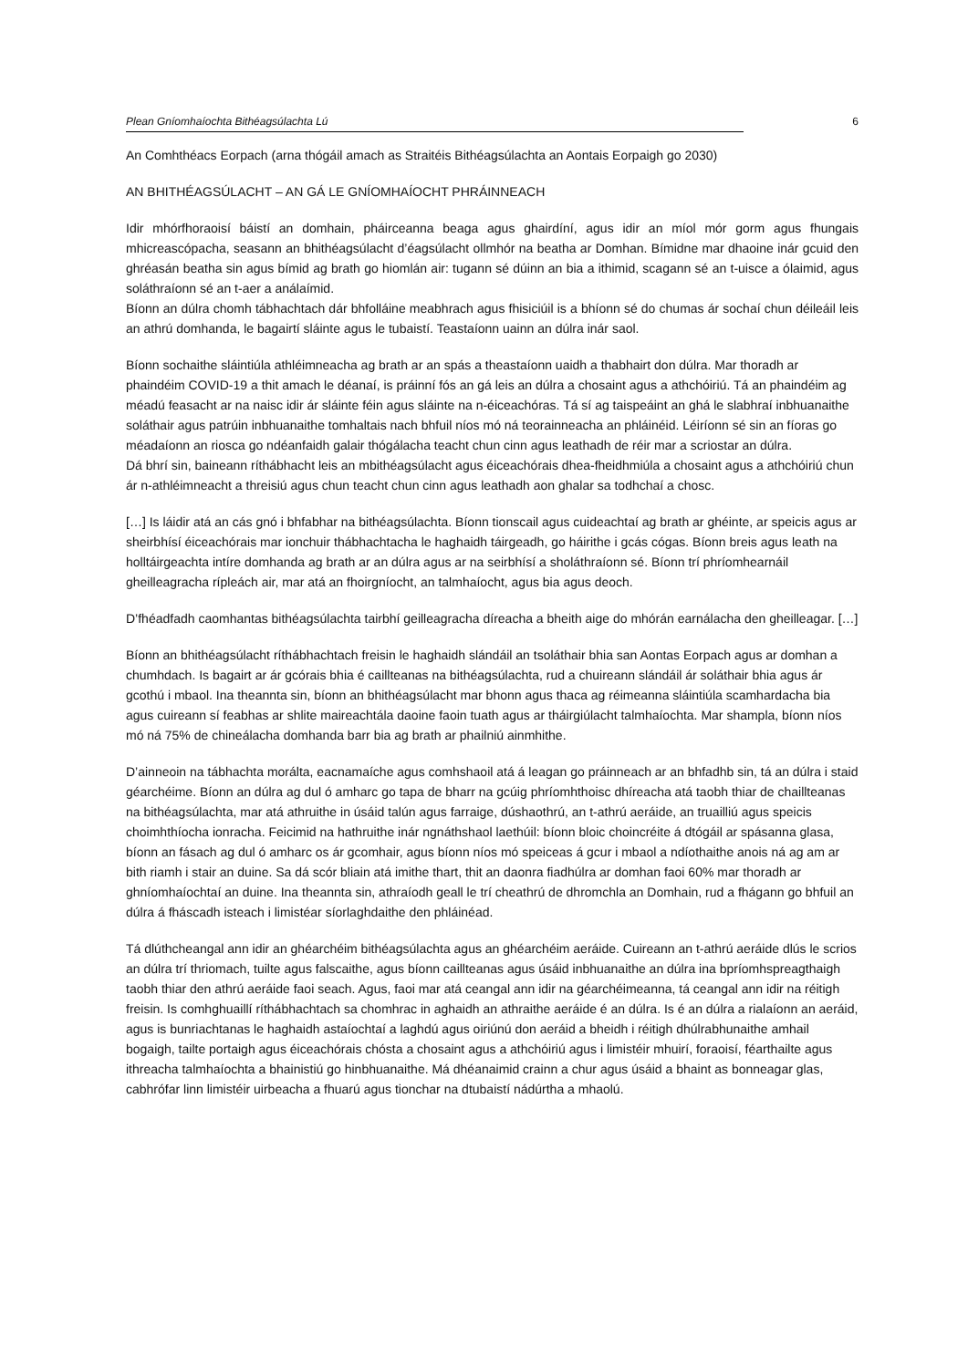Plean Gníomhaíochta Bithéagsúlachta Lú 6
An Comhthéacs Eorpach (arna thógáil amach as Straitéis Bithéagsúlachta an Aontais Eorpaigh go 2030)
AN BHITHÉAGSÚLACHT – AN GÁ LE GNÍOMHAÍOCHT PHRÁINNEACH
Idir mhórfhoraoisí báistí an domhain, pháirceanna beaga agus ghairdíní, agus idir an míol mór gorm agus fhungais mhicreascópacha, seasann an bhithéagsúlacht d’éagsúlacht ollmhór na beatha ar Domhan. Bímidne mar dhaoine inár gcuid den ghréasán beatha sin agus bímid ag brath go hiomlán air: tugann sé dúinn an bia a ithimid, scagann sé an t-uisce a ólaimid, agus soláthraíonn sé an t-aer a análaímid.
Bíonn an dúlra chomh tábhachtach dár bhfolláine meabhrach agus fhisiciúil is a bhíonn sé do chumas ár sochaí chun déileáil leis an athrú domhanda, le bagairtí sláinte agus le tubaistí. Teastaíonn uainn an dúlra inár saol.
Bíonn sochaithe sláintiúla athléimneacha ag brath ar an spás a theastaíonn uaidh a thabhairt don dúlra. Mar thoradh ar phaindéim COVID-19 a thit amach le déanaí, is práinní fós an gá leis an dúlra a chosaint agus a athchóiriú. Tá an phaindéim ag méadú feasacht ar na naisc idir ár sláinte féin agus sláinte na n-éiceachóras. Tá sí ag taispeáint an ghá le slabhraí inbhuanaithe soláthair agus patrúin inbhuanaithe tomhaltais nach bhfuil níos mó ná teorainneacha an phláinéid. Léiríonn sé sin an fíoras go méadaíonn an riosca go ndéanfaidh galair thógálacha teacht chun cinn agus leathadh de réir mar a scriostar an dúlra.
Dá bhrí sin, baineann ríthábhacht leis an mbithéagsúlacht agus éiceachórais dhea-fheidhmiúla a chosaint agus a athchóiriú chun ár n-athléimneacht a threisiú agus chun teacht chun cinn agus leathadh aon ghalar sa todhchaí a chosc.
[…] Is láidir atá an cás gnó i bhfabhar na bithéagsúlachta. Bíonn tionscail agus cuideachtaí ag brath ar ghéinte, ar speicis agus ar sheirbhísí éiceachórais mar ionchuir thábhachtacha le haghaidh táirgeadh, go háirithe i gcás cógas. Bíonn breis agus leath na holltáirgeachta intíre domhanda ag brath ar an dúlra agus ar na seirbhísí a sholáthraíonn sé. Bíonn trí phríomhearnáil gheilleagracha rípleách air, mar atá an fhoirgníocht, an talmhaíocht, agus bia agus deoch.
D’fhéadfadh caomhantas bithéagsúlachta tairbhí geilleagracha díreacha a bheith aige do mhórán earnálacha den gheilleagar. […]
Bíonn an bhithéagsúlacht ríthábhachtach freisin le haghaidh slándáil an tsoláthair bhia san Aontas Eorpach agus ar domhan a chumhdach. Is bagairt ar ár gcórais bhia é caillteanas na bithéagsúlachta, rud a chuireann slándáil ár soláthair bhia agus ár gcothú i mbaol. Ina theannta sin, bíonn an bhithéagsúlacht mar bhonn agus thaca ag réimeanna sláintiúla scamhardacha bia agus cuireann sí feabhas ar shlite maireachtála daoine faoin tuath agus ar tháirgiúlacht talmhaíochta. Mar shampla, bíonn níos mó ná 75% de chineálacha domhanda barr bia ag brath ar phailniú ainmhithe.
D’ainneoin na tábhachta morálta, eacnamaíche agus comhshaoil atá á leagan go práinneach ar an bhfadhb sin, tá an dúlra i staid géarchéime. Bíonn an dúlra ag dul ó amharc go tapa de bharr na gcúig phríomhthoisc dhíreacha atá taobh thiar de chaillteanas na bithéagsúlachta, mar atá athruithe in úsáid talún agus farraige, dúshaothrú, an t-athrú aeráide, an truailliú agus speicis choimhthíocha ionracha. Feicimid na hathruithe inár ngnáthshaol laethúil: bíonn bloic choincréite á dtógáil ar spásanna glasa, bíonn an fásach ag dul ó amharc os ár gcomhair, agus bíonn níos mó speiceas á gcur i mbaol a ndíothaithe anois ná ag am ar bith riamh i stair an duine. Sa dá scór bliain atá imithe thart, thit an daonra fiadhúlra ar domhan faoi 60% mar thoradh ar ghníomhaíochtaí an duine. Ina theannta sin, athraíodh geall le trí cheathrú de dhromchla an Domhain, rud a fhágann go bhfuil an dúlra á fháscadh isteach i limistéar síorlaghdaithe den phláinéad.
Tá dlúthcheangal ann idir an ghéarchéim bithéagsúlachta agus an ghéarchéim aeráide. Cuireann an t-athrú aeráide dlús le scrios an dúlra trí thriomach, tuilte agus falscaithe, agus bíonn caillteanas agus úsáid inbhuanaithe an dúlra ina bpríomhspreagthaigh taobh thiar den athrú aeráide faoi seach. Agus, faoi mar atá ceangal ann idir na géarchéimeanna, tá ceangal ann idir na réitigh freisin. Is comhghuaillí ríthábhachtach sa chomhrac in aghaidh an athraithe aeráide é an dúlra. Is é an dúlra a rialaíonn an aeráid, agus is bunriachtanas le haghaidh astaíochtaí a laghdú agus oiriúnú don aeráid a bheidh i réitigh dhúlrabhunaithe amhail bogaigh, tailte portaigh agus éiceachórais chósta a chosaint agus a athchóiriú agus i limistéir mhuirí, foraoisí, féarthailte agus ithreacha talmhaíochta a bhainistiú go hinbhuanaithe. Má dhéanaimid crainn a chur agus úsáid a bhaint as bonneagar glas, cabhrófar linn limistéir uirbeacha a fhuarú agus tionchar na dtubaistí nádúrtha a mhaolú.